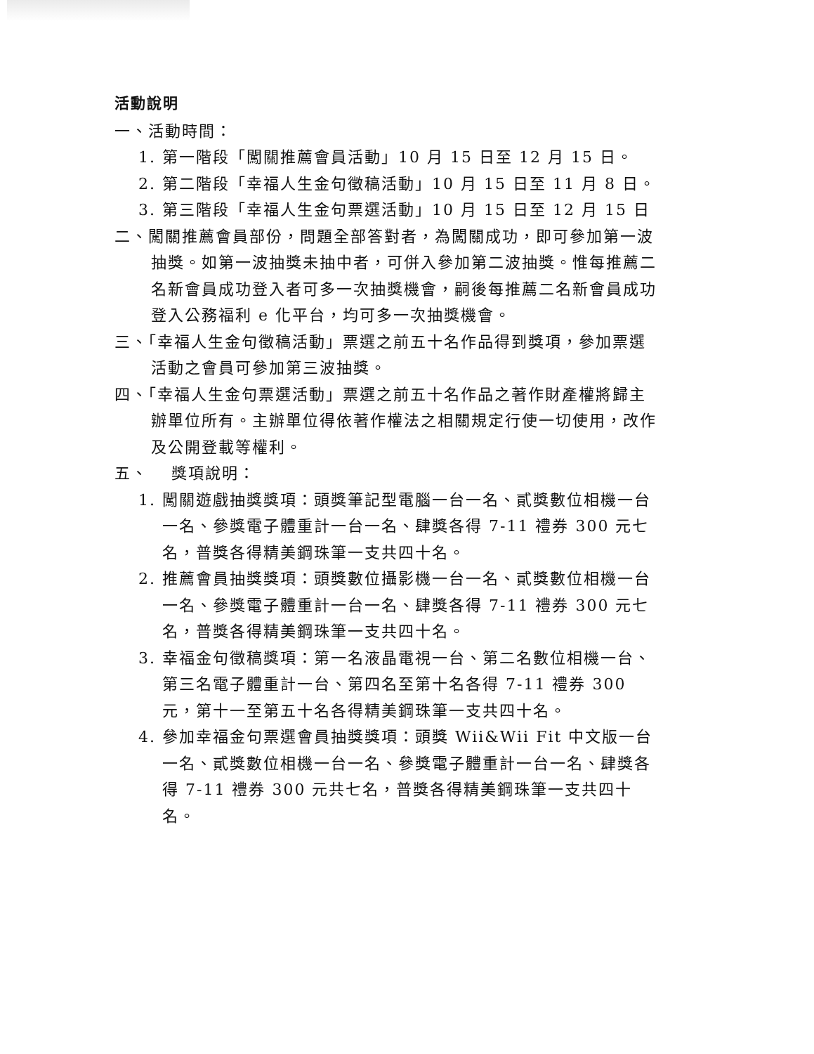活動說明
一、活動時間：
1. 第一階段「闖關推薦會員活動」10 月 15 日至 12 月 15 日。
2. 第二階段「幸福人生金句徵稿活動」10 月 15 日至 11 月 8 日。
3. 第三階段「幸福人生金句票選活動」10 月 15 日至 12 月 15 日
二、闖關推薦會員部份，問題全部答對者，為闖關成功，即可參加第一波抽獎。如第一波抽獎未抽中者，可併入參加第二波抽獎。惟每推薦二名新會員成功登入者可多一次抽獎機會，嗣後每推薦二名新會員成功登入公務福利 e 化平台，均可多一次抽獎機會。
三、「幸福人生金句徵稿活動」票選之前五十名作品得到獎項，參加票選活動之會員可參加第三波抽獎。
四、「幸福人生金句票選活動」票選之前五十名作品之著作財產權將歸主辦單位所有。主辦單位得依著作權法之相關規定行使一切使用，改作及公開登載等權利。
五、　 獎項說明：
1. 闖關遊戲抽獎獎項：頭獎筆記型電腦一台一名、貳獎數位相機一台一名、參獎電子體重計一台一名、肆獎各得 7-11 禮券 300 元七名，普獎各得精美鋼珠筆一支共四十名。
2. 推薦會員抽獎獎項：頭獎數位攝影機一台一名、貳獎數位相機一台一名、參獎電子體重計一台一名、肆獎各得 7-11 禮券 300 元七名，普獎各得精美鋼珠筆一支共四十名。
3. 幸福金句徵稿獎項：第一名液晶電視一台、第二名數位相機一台、第三名電子體重計一台、第四名至第十名各得 7-11 禮券 300 元，第十一至第五十名各得精美鋼珠筆一支共四十名。
4. 參加幸福金句票選會員抽獎獎項：頭獎 Wii&Wii Fit 中文版一台一名、貳獎數位相機一台一名、參獎電子體重計一台一名、肆獎各得 7-11 禮券 300 元共七名，普獎各得精美鋼珠筆一支共四十名。